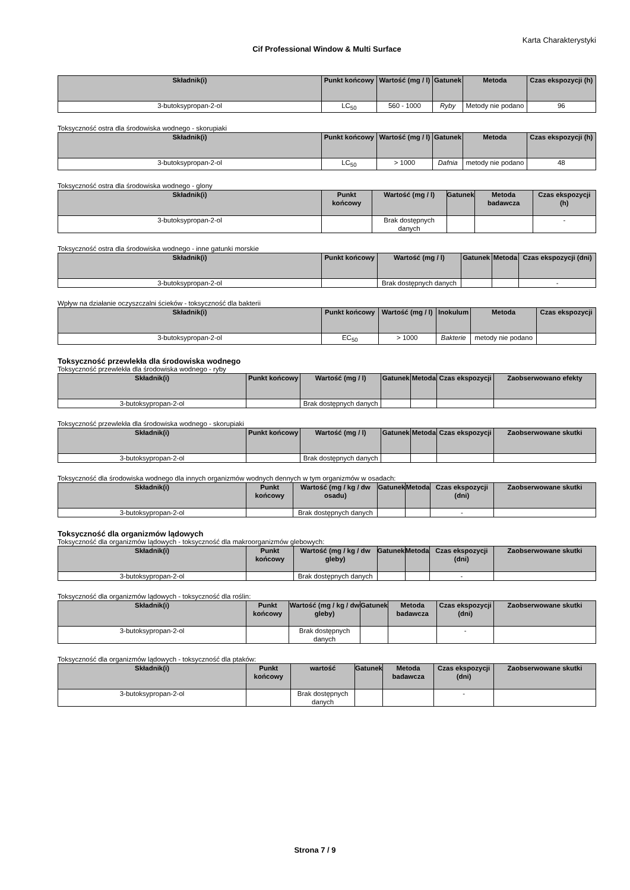Karta Charakterystyki
Cif Professional Window & Multi Surface
| Składnik(i) | Punkt końcowy | Wartość (mg / l) | Gatunek | Metoda | Czas ekspozycji (h) |
| --- | --- | --- | --- | --- | --- |
| 3-butoksypropan-2-ol | LC<sub>50</sub> | 560 - 1000 | Ryby | Metody nie podano | 96 |
Toksyczność ostra dla środowiska wodnego - skorupiaki
| Składnik(i) | Punkt końcowy | Wartość (mg / l) | Gatunek | Metoda | Czas ekspozycji (h) |
| --- | --- | --- | --- | --- | --- |
| 3-butoksypropan-2-ol | LC<sub>50</sub> | > 1000 | Dafnia | metody nie podano | 48 |
Toksyczność ostra dla środowiska wodnego - glony
| Składnik(i) | Punkt końcowy | Wartość (mg / l) | Gatunek | Metoda badawcza | Czas ekspozycji (h) |
| --- | --- | --- | --- | --- | --- |
| 3-butoksypropan-2-ol | | Brak dostępnych danych | | | - |
Toksyczność ostra dla środowiska wodnego - inne gatunki morskie
| Składnik(i) | Punkt końcowy | Wartość (mg / l) | Gatunek | Metoda | Czas ekspozycji (dni) |
| --- | --- | --- | --- | --- | --- |
| 3-butoksypropan-2-ol | | Brak dostępnych danych | | | - |
Wpływ na działanie oczyszczalni ścieków - toksyczność dla bakterii
| Składnik(i) | Punkt końcowy | Wartość (mg / l) | Inokulum | Metoda | Czas ekspozycji |
| --- | --- | --- | --- | --- | --- |
| 3-butoksypropan-2-ol | EC<sub>50</sub> | > 1000 | Bakterie | metody nie podano | |
Toksyczność przewlekła dla środowiska wodnego
Toksyczność przewlekła dla środowiska wodnego - ryby
| Składnik(i) | Punkt końcowy | Wartość (mg / l) | Gatunek | Metoda | Czas ekspozycji | Zaobserwowano efekty |
| --- | --- | --- | --- | --- | --- | --- |
| 3-butoksypropan-2-ol | | Brak dostępnych danych | | | | |
Toksyczność przewlekła dla środowiska wodnego - skorupiaki
| Składnik(i) | Punkt końcowy | Wartość (mg / l) | Gatunek | Metoda | Czas ekspozycji | Zaobserwowane skutki |
| --- | --- | --- | --- | --- | --- | --- |
| 3-butoksypropan-2-ol | | Brak dostępnych danych | | | | |
Toksyczność dla środowiska wodnego dla innych organizmów wodnych dennych w tym organizmów w osadach:
| Składnik(i) | Punkt końcowy | Wartość (mg / kg / dw osadu) | Gatunek | Metoda | Czas ekspozycji (dni) | Zaobserwowane skutki |
| --- | --- | --- | --- | --- | --- | --- |
| 3-butoksypropan-2-ol | | Brak dostępnych danych | | | - | |
Toksyczność dla organizmów lądowych
Toksyczność dla organizmów lądowych - toksyczność dla makroorganizmów glebowych:
| Składnik(i) | Punkt końcowy | Wartość (mg / kg / dw gleby) | Gatunek | Metoda | Czas ekspozycji (dni) | Zaobserwowane skutki |
| --- | --- | --- | --- | --- | --- | --- |
| 3-butoksypropan-2-ol | | Brak dostępnych danych | | | - | |
Toksyczność dla organizmów lądowych - toksyczność dla roślin:
| Składnik(i) | Punkt końcowy | Wartość (mg / kg / dw gleby) | Gatunek | Metoda badawcza | Czas ekspozycji (dni) | Zaobserwowane skutki |
| --- | --- | --- | --- | --- | --- | --- |
| 3-butoksypropan-2-ol | | Brak dostępnych danych | | | - | |
Toksyczność dla organizmów lądowych - toksyczność dla ptaków:
| Składnik(i) | Punkt końcowy | wartość | Gatunek | Metoda badawcza | Czas ekspozycji (dni) | Zaobserwowane skutki |
| --- | --- | --- | --- | --- | --- | --- |
| 3-butoksypropan-2-ol | | Brak dostępnych danych | | | - | |
Strona 7 / 9